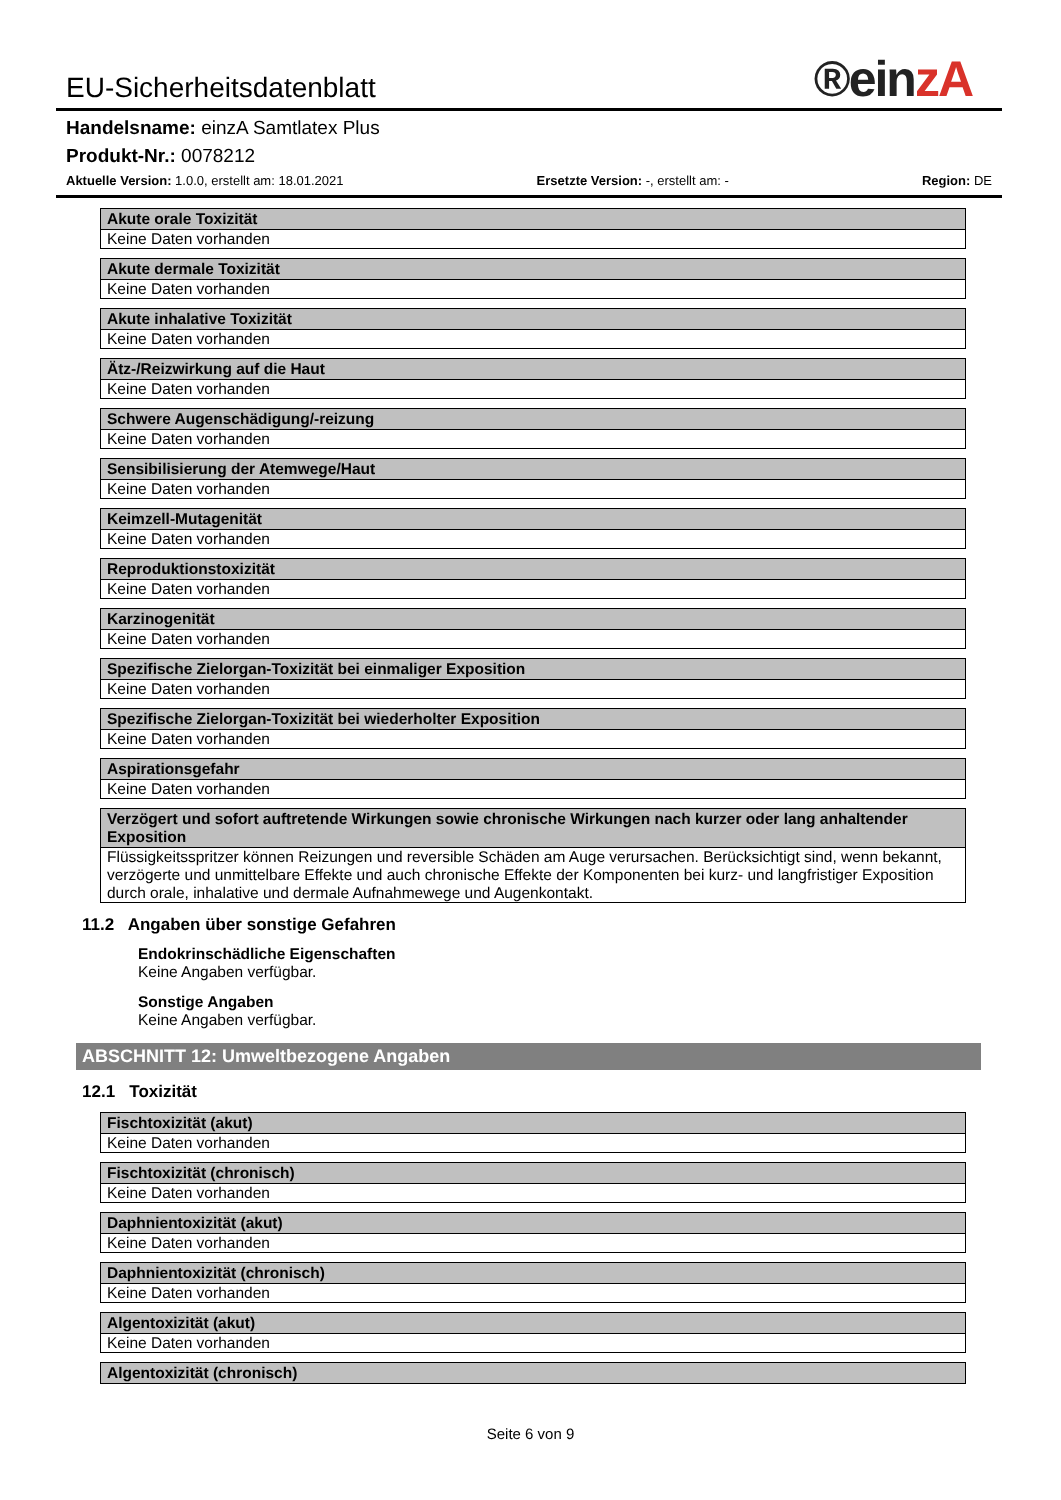®einzA
EU-Sicherheitsdatenblatt
Handelsname: einzA Samtlatex Plus
Produkt-Nr.: 0078212
Aktuelle Version: 1.0.0, erstellt am: 18.01.2021 Ersetzte Version: -, erstellt am: - Region: DE
| Akute orale Toxizität |
| --- |
| Keine Daten vorhanden |
| Akute dermale Toxizität |
| --- |
| Keine Daten vorhanden |
| Akute inhalative Toxizität |
| --- |
| Keine Daten vorhanden |
| Ätz-/Reizwirkung auf die Haut |
| --- |
| Keine Daten vorhanden |
| Schwere Augenschädigung/-reizung |
| --- |
| Keine Daten vorhanden |
| Sensibilisierung der Atemwege/Haut |
| --- |
| Keine Daten vorhanden |
| Keimzell-Mutagenität |
| --- |
| Keine Daten vorhanden |
| Reproduktionstoxizität |
| --- |
| Keine Daten vorhanden |
| Karzinogenität |
| --- |
| Keine Daten vorhanden |
| Spezifische Zielorgan-Toxizität bei einmaliger Exposition |
| --- |
| Keine Daten vorhanden |
| Spezifische Zielorgan-Toxizität bei wiederholter Exposition |
| --- |
| Keine Daten vorhanden |
| Aspirationsgefahr |
| --- |
| Keine Daten vorhanden |
| Verzögert und sofort auftretende Wirkungen sowie chronische Wirkungen nach kurzer oder lang anhaltender Exposition |
| --- |
| Flüssigkeitsspritzer können Reizungen und reversible Schäden am Auge verursachen. Berücksichtigt sind, wenn bekannt, verzögerte und unmittelbare Effekte und auch chronische Effekte der Komponenten bei kurz- und langfristiger Exposition durch orale, inhalative und dermale Aufnahmewege und Augenkontakt. |
11.2 Angaben über sonstige Gefahren
Endokrinschädliche Eigenschaften
Keine Angaben verfügbar.
Sonstige Angaben
Keine Angaben verfügbar.
ABSCHNITT 12: Umweltbezogene Angaben
12.1 Toxizität
| Fischtoxizität (akut) |
| --- |
| Keine Daten vorhanden |
| Fischtoxizität (chronisch) |
| --- |
| Keine Daten vorhanden |
| Daphnientoxizität (akut) |
| --- |
| Keine Daten vorhanden |
| Daphnientoxizität (chronisch) |
| --- |
| Keine Daten vorhanden |
| Algentoxizität (akut) |
| --- |
| Keine Daten vorhanden |
| Algentoxizität (chronisch) |
| --- |
Seite 6 von 9